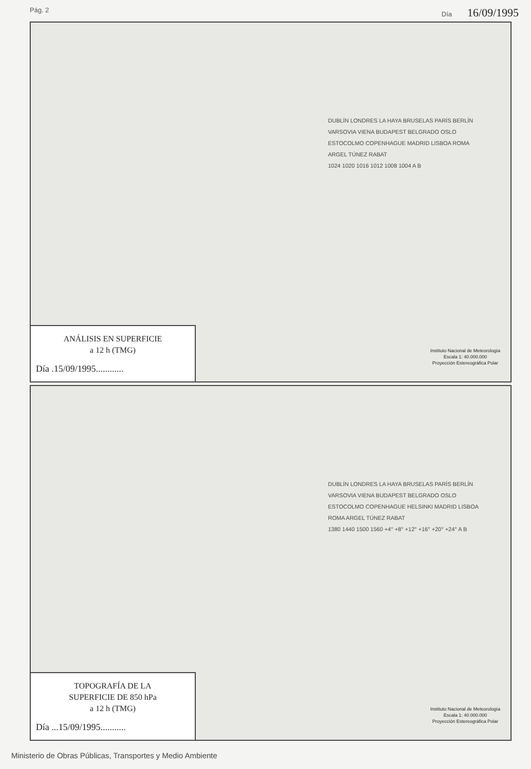Pág. 2 Día 16/09/1995
DUBLÍN LONDRES LA HAYA BRUSELAS PARÍS BERLÍN VARSOVIA VIENA BUDAPEST BELGRADO OSLO ESTOCOLMO COPENHAGUE MADRID LISBOA ROMA ARGEL TÚNEZ RABAT
1024 1020 1016 1012 1008 1004 A B
ANÁLISIS EN SUPERFICIE
a 12 h (TMG)
Día .15/09/1995............
Instituto Nacional de Meteorología
Escala 1: 40.000.000
Proyección Estereográfica Polar
DUBLÍN LONDRES LA HAYA BRUSELAS PARÍS BERLÍN VARSOVIA VIENA BUDAPEST BELGRADO OSLO ESTOCOLMO COPENHAGUE HELSINKI MADRID LISBOA ROMA ARGEL TÚNEZ RABAT
1380 1440 1500 1560 +4° +8° +12° +16° +20° +24° A B
TOPOGRAFÍA DE LA
SUPERFICIE DE 850 hPa
a 12 h (TMG)
Día ...15/09/1995...........
Instituto Nacional de Meteorología
Escala 1: 40.000.000
Proyección Estereográfica Polar
Ministerio de Obras Públicas, Transportes y Medio Ambiente